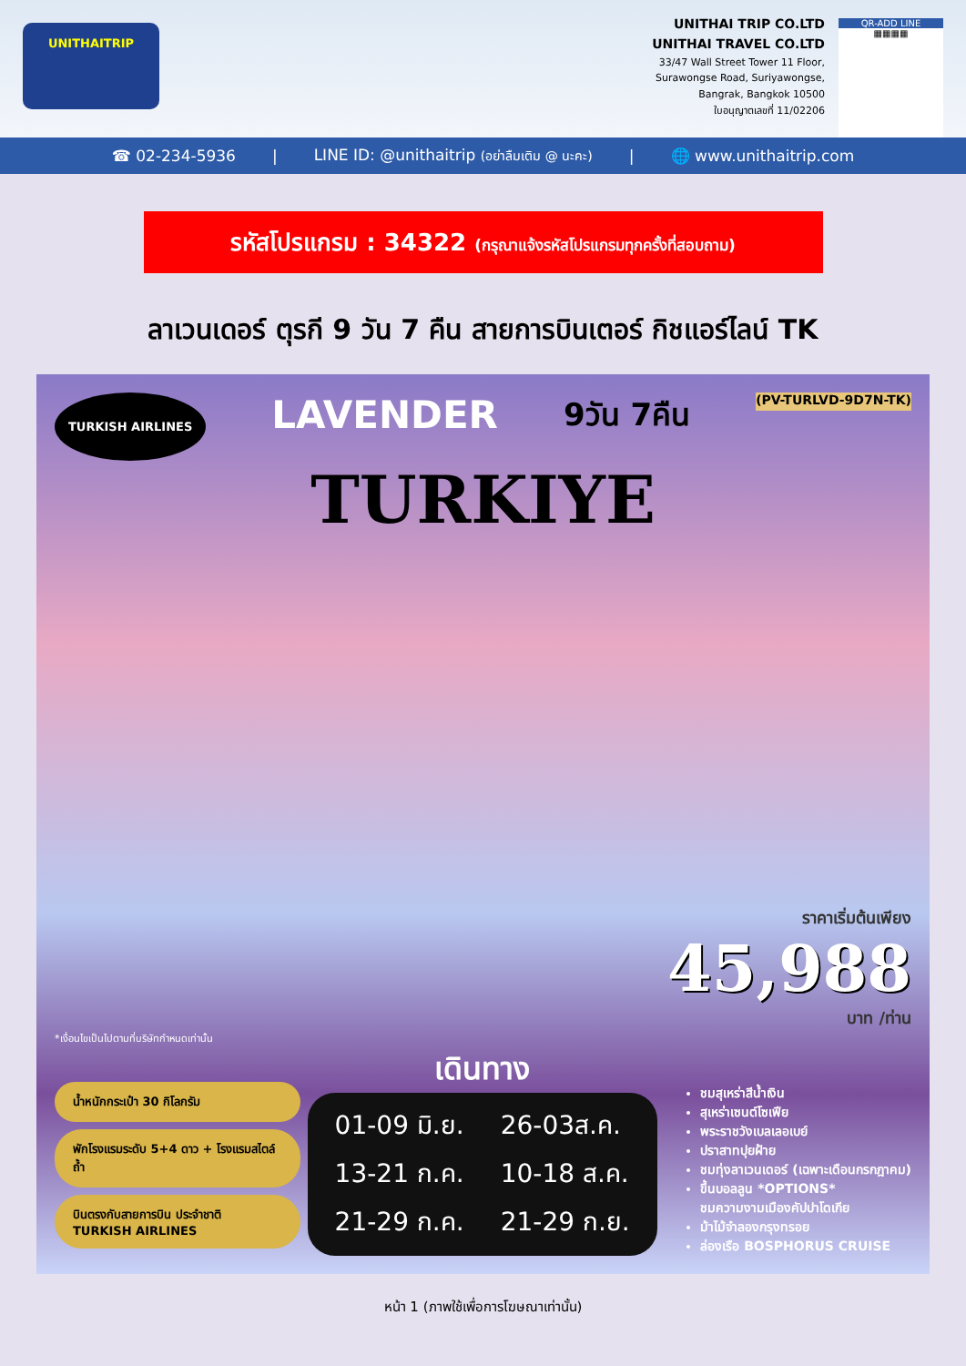UNITHAITRIP
UNITHAI TRIP CO.LTD
UNITHAI TRAVEL CO.LTD
33/47 Wall Street Tower 11 Floor,
Surawongse Road, Suriyawongse,
Bangrak, Bangkok 10500
ใบอนุญาตเลขที่ 11/02206
QR-ADD LINE
▦▦▦▦
☎ 02-234-5936 | LINE ID: @unithaitrip (อย่าลืมเติม @ นะคะ) | 🌐 www.unithaitrip.com
รหัสโปรแกรม : 34322 (กรุณาแจ้งรหัสโปรแกรมทุกครั้งที่สอบถาม)
ลาเวนเดอร์ ตุรกี 9 วัน 7 คืน สายการบินเตอร์ กิชแอร์ไลน์ TK
TURKISH AIRLINES LAVENDER 9วัน 7คืน (PV-TURLVD-9D7N-TK)
TURKIYE
ราคาเริ่มต้นเพียง
45,988
บาท /ท่าน
*เงื่อนไขเป็นไปตามที่บริษัทกำหนดเท่านั้น
น้ำหนักกระเป๋า 30 กิโลกรัม
พักโรงแรมระดับ 5+4 ดาว + โรงแรมสไตล์ถ้ำ
บินตรงกับสายการบิน ประจำชาติ TURKISH AIRLINES
เดินทาง
01-09 มิ.ย. 26-03ส.ค. 13-21 ก.ค. 10-18 ส.ค. 21-29 ก.ค. 21-29 ก.ย.
ชมสุเหร่าสีน้ำเงิน
สุเหร่าเซนต์โซเฟีย
พระราชวังเบลเลอเบย์
ปราสาทปุยฝ้าย
ชมทุ่งลาเวนเดอร์ (เฉพาะเดือนกรกฎาคม)
ขึ้นบอลลูน *OPTIONS*
ชมความงามเมืองคัปปาโดเกีย
ม้าไม้จำลองกรุงทรอย
ล่องเรือ BOSPHORUS CRUISE
หน้า 1 (ภาพใช้เพื่อการโฆษณาเท่านั้น)